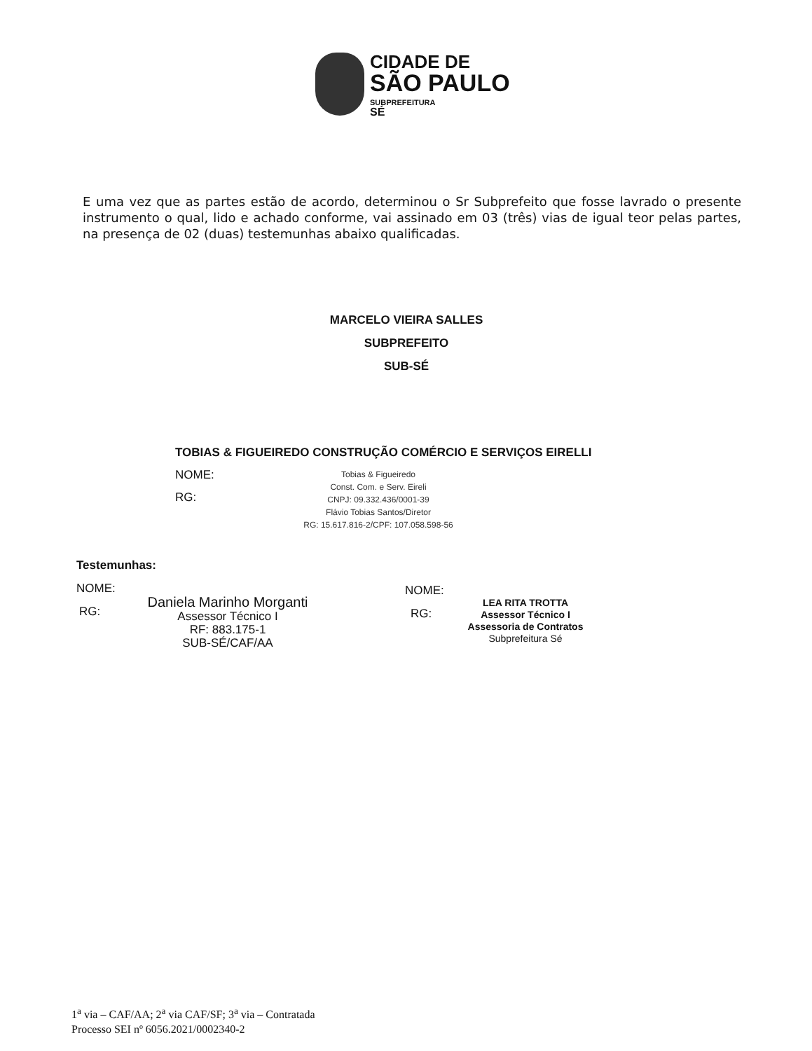CIDADE DE
SÃO PAULO
SUBPREFEITURA
SÉ
E uma vez que as partes estão de acordo, determinou o Sr Subprefeito que fosse lavrado o presente instrumento o qual, lido e achado conforme, vai assinado em 03 (três) vias de igual teor pelas partes, na presença de 02 (duas) testemunhas abaixo qualificadas.
MARCELO VIEIRA SALLES
SUBPREFEITO
SUB-SÉ
TOBIAS & FIGUEIREDO CONSTRUÇÃO COMÉRCIO E SERVIÇOS EIRELLI
NOME:
RG:
Tobias & Figueiredo
Const. Com. e Serv. Eireli
CNPJ: 09.332.436/0001-39
Flávio Tobias Santos/Diretor
RG: 15.617.816-2/CPF: 107.058.598-56
Testemunhas:
NOME:
RG:
Daniela Marinho Morganti
Assessor Técnico I
RF: 883.175-1
SUB-SÉ/CAF/AA
NOME:
RG:
LEA RITA TROTTA
Assessor Técnico I
Assessoria de Contratos
Subprefeitura Sé
1<sup>a</sup> via – CAF/AA; 2<sup>a</sup> via CAF/SF; 3<sup>a</sup> via – Contratada
Processo SEI nº 6056.2021/0002340-2